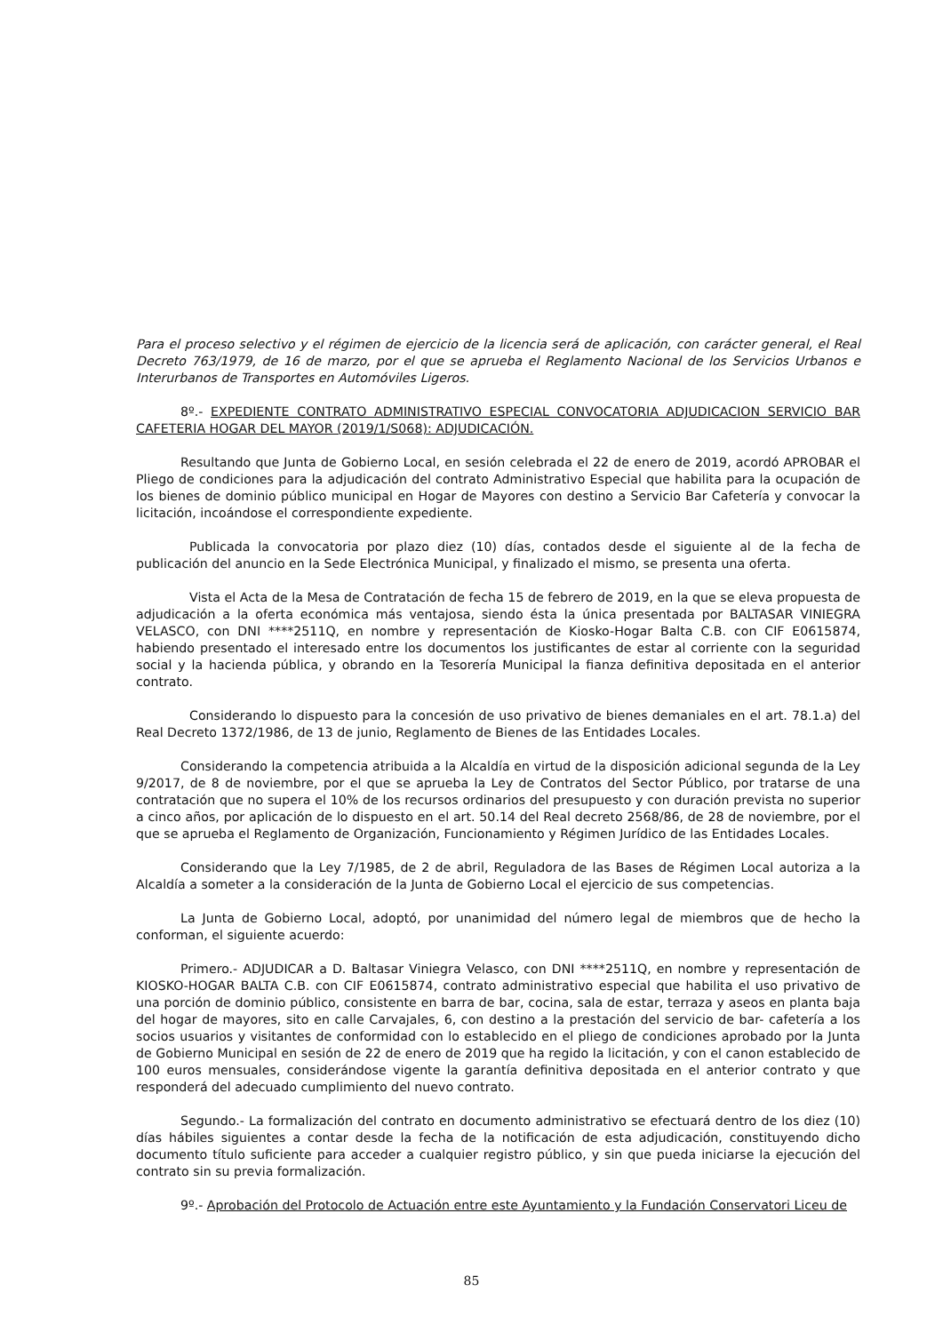Para el proceso selectivo y el régimen de ejercicio de la licencia será de aplicación, con carácter general, el Real Decreto 763/1979, de 16 de marzo, por el que se aprueba el Reglamento Nacional de los Servicios Urbanos e Interurbanos de Transportes en Automóviles Ligeros.
8º.- EXPEDIENTE CONTRATO ADMINISTRATIVO ESPECIAL CONVOCATORIA ADJUDICACION SERVICIO BAR CAFETERIA HOGAR DEL MAYOR (2019/1/S068): ADJUDICACIÓN.
Resultando que Junta de Gobierno Local, en sesión celebrada el 22 de enero de 2019, acordó APROBAR el Pliego de condiciones para la adjudicación del contrato Administrativo Especial que habilita para la ocupación de los bienes de dominio público municipal en Hogar de Mayores con destino a Servicio Bar Cafetería y convocar la licitación, incoándose el correspondiente expediente.
Publicada la convocatoria por plazo diez (10) días, contados desde el siguiente al de la fecha de publicación del anuncio en la Sede Electrónica Municipal, y finalizado el mismo, se presenta una oferta.
Vista el Acta de la Mesa de Contratación de fecha 15 de febrero de 2019, en la que se eleva propuesta de adjudicación a la oferta económica más ventajosa, siendo ésta la única presentada por BALTASAR VINIEGRA VELASCO, con DNI ****2511Q, en nombre y representación de Kiosko-Hogar Balta C.B. con CIF E0615874, habiendo presentado el interesado entre los documentos los justificantes de estar al corriente con la seguridad social y la hacienda pública, y obrando en la Tesorería Municipal la fianza definitiva depositada en el anterior contrato.
Considerando lo dispuesto para la concesión de uso privativo de bienes demaniales en el art. 78.1.a) del Real Decreto 1372/1986, de 13 de junio, Reglamento de Bienes de las Entidades Locales.
Considerando la competencia atribuida a la Alcaldía en virtud de la disposición adicional segunda de la Ley 9/2017, de 8 de noviembre, por el que se aprueba la Ley de Contratos del Sector Público, por tratarse de una contratación que no supera el 10% de los recursos ordinarios del presupuesto y con duración prevista no superior a cinco años, por aplicación de lo dispuesto en el art. 50.14 del Real decreto 2568/86, de 28 de noviembre, por el que se aprueba el Reglamento de Organización, Funcionamiento y Régimen Jurídico de las Entidades Locales.
Considerando que la Ley 7/1985, de 2 de abril, Reguladora de las Bases de Régimen Local autoriza a la Alcaldía a someter a la consideración de la Junta de Gobierno Local el ejercicio de sus competencias.
La Junta de Gobierno Local, adoptó, por unanimidad del número legal de miembros que de hecho la conforman, el siguiente acuerdo:
Primero.- ADJUDICAR a D. Baltasar Viniegra Velasco, con DNI ****2511Q, en nombre y representación de KIOSKO-HOGAR BALTA C.B. con CIF E0615874, contrato administrativo especial que habilita el uso privativo de una porción de dominio público, consistente en barra de bar, cocina, sala de estar, terraza y aseos en planta baja del hogar de mayores, sito en calle Carvajales, 6, con destino a la prestación del servicio de bar- cafetería a los socios usuarios y visitantes de conformidad con lo establecido en el pliego de condiciones aprobado por la Junta de Gobierno Municipal en sesión de 22 de enero de 2019 que ha regido la licitación, y con el canon establecido de 100 euros mensuales, considerándose vigente la garantía definitiva depositada en el anterior contrato y que responderá del adecuado cumplimiento del nuevo contrato.
Segundo.- La formalización del contrato en documento administrativo se efectuará dentro de los diez (10) días hábiles siguientes a contar desde la fecha de la notificación de esta adjudicación, constituyendo dicho documento título suficiente para acceder a cualquier registro público, y sin que pueda iniciarse la ejecución del contrato sin su previa formalización.
9º.- Aprobación del Protocolo de Actuación entre este Ayuntamiento y la Fundación Conservatori Liceu de
85